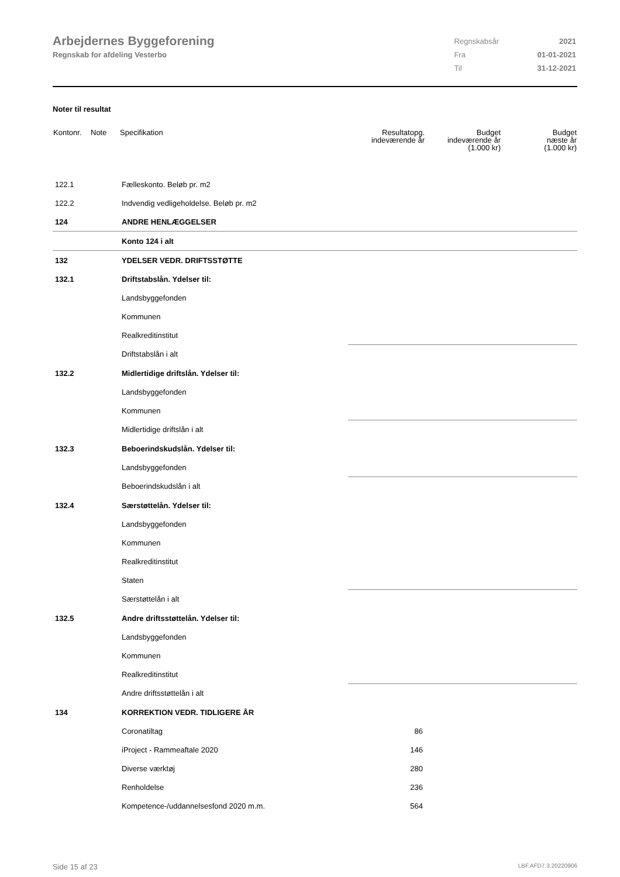Arbejdernes Byggeforening
Regnskab for afdeling Vesterbo
| Regnskabsår | 2021 |
| Fra | 01-01-2021 |
| Til | 31-12-2021 |
Noter til resultat
| Kontonr. | Note | Specifikation | Resultatopg. indeværende år | Budget indeværende år (1.000 kr) | Budget næste år (1.000 kr) |
| --- | --- | --- | --- | --- | --- |
| 122.1 | | Fælleskonto. Beløb pr. m2 | | | |
| 122.2 | | Indvendig vedligeholdelse. Beløb pr. m2 | | | |
| 124 | | ANDRE HENLÆGGELSER | | | |
| | | Konto 124 i alt | | | |
| 132 | | YDELSER VEDR. DRIFTSSTØTTE | | | |
| 132.1 | | Driftstabslån. Ydelser til: | | | |
| | | Landsbyggefonden | | | |
| | | Kommunen | | | |
| | | Realkreditinstitut | | | |
| | | Driftstabslån i alt | | | |
| 132.2 | | Midlertidige driftslån. Ydelser til: | | | |
| | | Landsbyggefonden | | | |
| | | Kommunen | | | |
| | | Midlertidige driftslån i alt | | | |
| 132.3 | | Beboerindskudslån. Ydelser til: | | | |
| | | Landsbyggefonden | | | |
| | | Beboerindskudslån i alt | | | |
| 132.4 | | Særstøttelån. Ydelser til: | | | |
| | | Landsbyggefonden | | | |
| | | Kommunen | | | |
| | | Realkreditinstitut | | | |
| | | Staten | | | |
| | | Særstøttelån i alt | | | |
| 132.5 | | Andre driftsstøttelån. Ydelser til: | | | |
| | | Landsbyggefonden | | | |
| | | Kommunen | | | |
| | | Realkreditinstitut | | | |
| | | Andre driftsstøttelån i alt | | | |
| 134 | | KORREKTION VEDR. TIDLIGERE ÅR | | | |
| | | Coronatiltag | 86 | | |
| | | iProject - Rammeaftale 2020 | 146 | | |
| | | Diverse værktøj | 280 | | |
| | | Renholdelse | 236 | | |
| | | Kompetence-/uddannelsesfond 2020 m.m. | 564 | | |
Side 15 af 23 LBF.AFD7.3.20220906